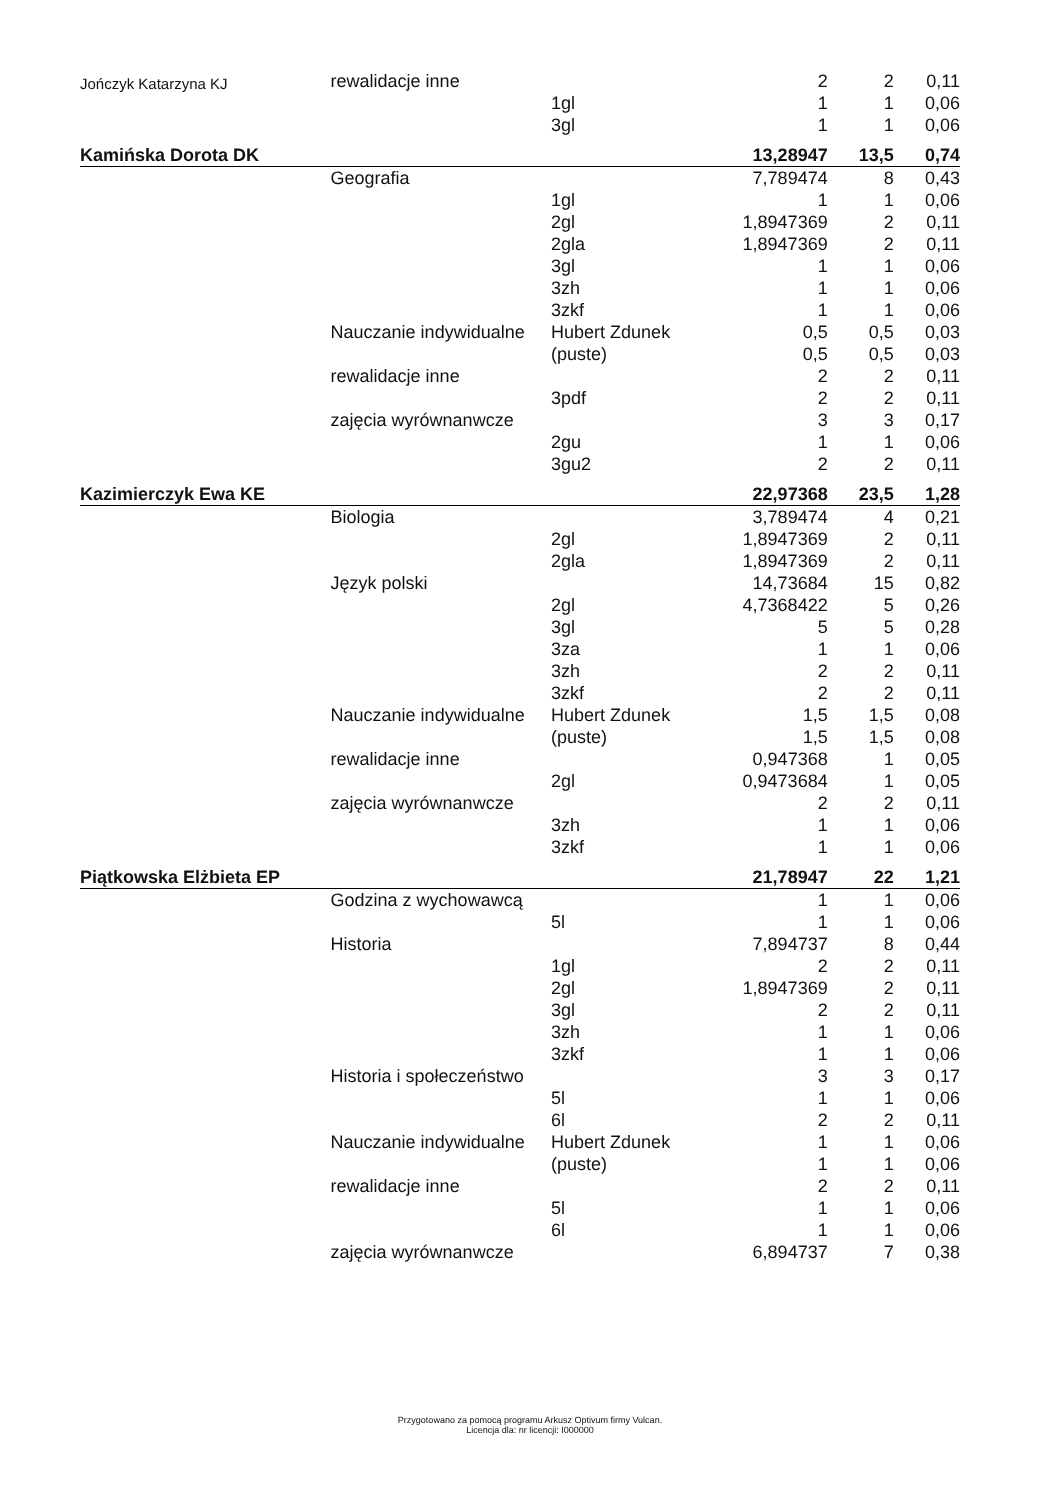| Jończyk Katarzyna KJ | rewalidacje inne | | 2 | 2 | 0,11 |
| | | 1gl | 1 | 1 | 0,06 |
| | | 3gl | 1 | 1 | 0,06 |
| Kamińska Dorota DK | | | 13,28947 | 13,5 | 0,74 |
| | Geografia | | 7,789474 | 8 | 0,43 |
| | | 1gl | 1 | 1 | 0,06 |
| | | 2gl | 1,8947369 | 2 | 0,11 |
| | | 2gla | 1,8947369 | 2 | 0,11 |
| | | 3gl | 1 | 1 | 0,06 |
| | | 3zh | 1 | 1 | 0,06 |
| | | 3zkf | 1 | 1 | 0,06 |
| | Nauczanie indywidualne | Hubert Zdunek | 0,5 | 0,5 | 0,03 |
| | | (puste) | 0,5 | 0,5 | 0,03 |
| | rewalidacje inne | | 2 | 2 | 0,11 |
| | | 3pdf | 2 | 2 | 0,11 |
| | zajęcia wyrównanwcze | | 3 | 3 | 0,17 |
| | | 2gu | 1 | 1 | 0,06 |
| | | 3gu2 | 2 | 2 | 0,11 |
| Kazimierczyk Ewa KE | | | 22,97368 | 23,5 | 1,28 |
| | Biologia | | 3,789474 | 4 | 0,21 |
| | | 2gl | 1,8947369 | 2 | 0,11 |
| | | 2gla | 1,8947369 | 2 | 0,11 |
| | Język polski | | 14,73684 | 15 | 0,82 |
| | | 2gl | 4,7368422 | 5 | 0,26 |
| | | 3gl | 5 | 5 | 0,28 |
| | | 3za | 1 | 1 | 0,06 |
| | | 3zh | 2 | 2 | 0,11 |
| | | 3zkf | 2 | 2 | 0,11 |
| | Nauczanie indywidualne | Hubert Zdunek | 1,5 | 1,5 | 0,08 |
| | | (puste) | 1,5 | 1,5 | 0,08 |
| | rewalidacje inne | | 0,947368 | 1 | 0,05 |
| | | 2gl | 0,9473684 | 1 | 0,05 |
| | zajęcia wyrównanwcze | | 2 | 2 | 0,11 |
| | | 3zh | 1 | 1 | 0,06 |
| | | 3zkf | 1 | 1 | 0,06 |
| Piątkowska Elżbieta EP | | | 21,78947 | 22 | 1,21 |
| | Godzina z wychowawcą | | 1 | 1 | 0,06 |
| | | 5l | 1 | 1 | 0,06 |
| | Historia | | 7,894737 | 8 | 0,44 |
| | | 1gl | 2 | 2 | 0,11 |
| | | 2gl | 1,8947369 | 2 | 0,11 |
| | | 3gl | 2 | 2 | 0,11 |
| | | 3zh | 1 | 1 | 0,06 |
| | | 3zkf | 1 | 1 | 0,06 |
| | Historia i społeczeństwo | | 3 | 3 | 0,17 |
| | | 5l | 1 | 1 | 0,06 |
| | | 6l | 2 | 2 | 0,11 |
| | Nauczanie indywidualne | Hubert Zdunek | 1 | 1 | 0,06 |
| | | (puste) | 1 | 1 | 0,06 |
| | rewalidacje inne | | 2 | 2 | 0,11 |
| | | 5l | 1 | 1 | 0,06 |
| | | 6l | 1 | 1 | 0,06 |
| | zajęcia wyrównanwcze | | 6,894737 | 7 | 0,38 |
Przygotowano za pomocą programu Arkusz Optivum firmy Vulcan.
Licencja dla: nr licencji: I000000